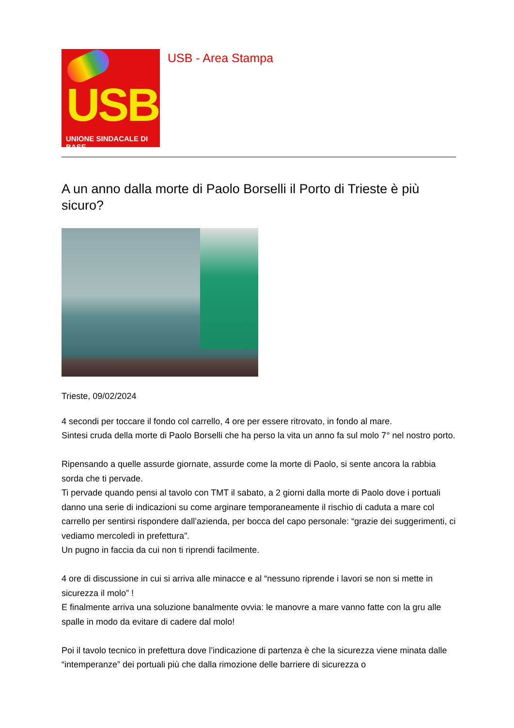USB
UNIONE SINDACALE DI BASE
USB - Area Stampa
A un anno dalla morte di Paolo Borselli il Porto di Trieste è più sicuro?
Trieste, 09/02/2024
4 secondi per toccare il fondo col carrello, 4 ore per essere ritrovato, in fondo al mare.
Sintesi cruda della morte di Paolo Borselli che ha perso la vita un anno fa sul molo 7° nel nostro porto.
Ripensando a quelle assurde giornate, assurde come la morte di Paolo, si sente ancora la rabbia sorda che ti pervade.
Ti pervade quando pensi al tavolo con TMT il sabato, a 2 giorni dalla morte di Paolo dove i portuali danno una serie di indicazioni su come arginare temporaneamente il rischio di caduta a mare col carrello per sentirsi rispondere dall’azienda, per bocca del capo personale: “grazie dei suggerimenti, ci vediamo mercoledì in prefettura”.
Un pugno in faccia da cui non ti riprendi facilmente.
4 ore di discussione in cui si arriva alle minacce e al “nessuno riprende i lavori se non si mette in sicurezza il molo” !
E finalmente arriva una soluzione banalmente ovvia: le manovre a mare vanno fatte con la gru alle spalle in modo da evitare di cadere dal molo!
Poi il tavolo tecnico in prefettura dove l’indicazione di partenza è che la sicurezza viene minata dalle “intemperanze” dei portuali più che dalla rimozione delle barriere di sicurezza o